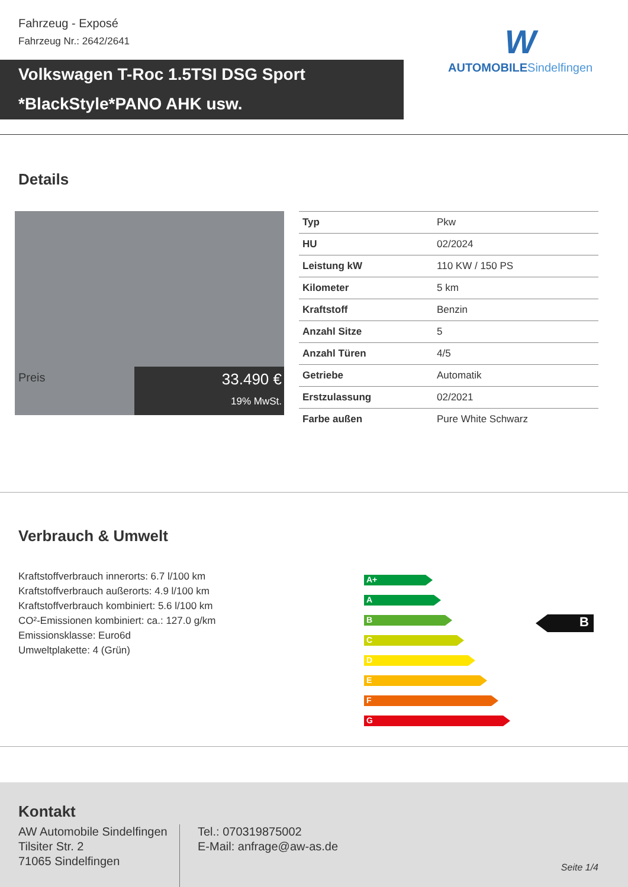Fahrzeug - Exposé
Fahrzeug Nr.: 2642/2641
Volkswagen T-Roc 1.5TSI DSG Sport
*BlackStyle*PANO AHK usw.
W
AUTOMOBILESindelfingen
Details
Preis
33.490 €
19% MwSt.
| Typ | Pkw |
| HU | 02/2024 |
| Leistung kW | 110 KW / 150 PS |
| Kilometer | 5 km |
| Kraftstoff | Benzin |
| Anzahl Sitze | 5 |
| Anzahl Türen | 4/5 |
| Getriebe | Automatik |
| Erstzulassung | 02/2021 |
| Farbe außen | Pure White Schwarz |
Verbrauch & Umwelt
Kraftstoffverbrauch innerorts: 6.7 l/100 km
Kraftstoffverbrauch außerorts: 4.9 l/100 km
Kraftstoffverbrauch kombiniert: 5.6 l/100 km
CO²-Emissionen kombiniert: ca.: 127.0 g/km
Emissionsklasse: Euro6d
Umweltplakette: 4 (Grün)
A+
A
B
C
D
E
F
G
B
Kontakt
AW Automobile Sindelfingen
Tilsiter Str. 2
71065 Sindelfingen
Tel.: 070319875002
E-Mail: anfrage@aw-as.de
Seite 1/4